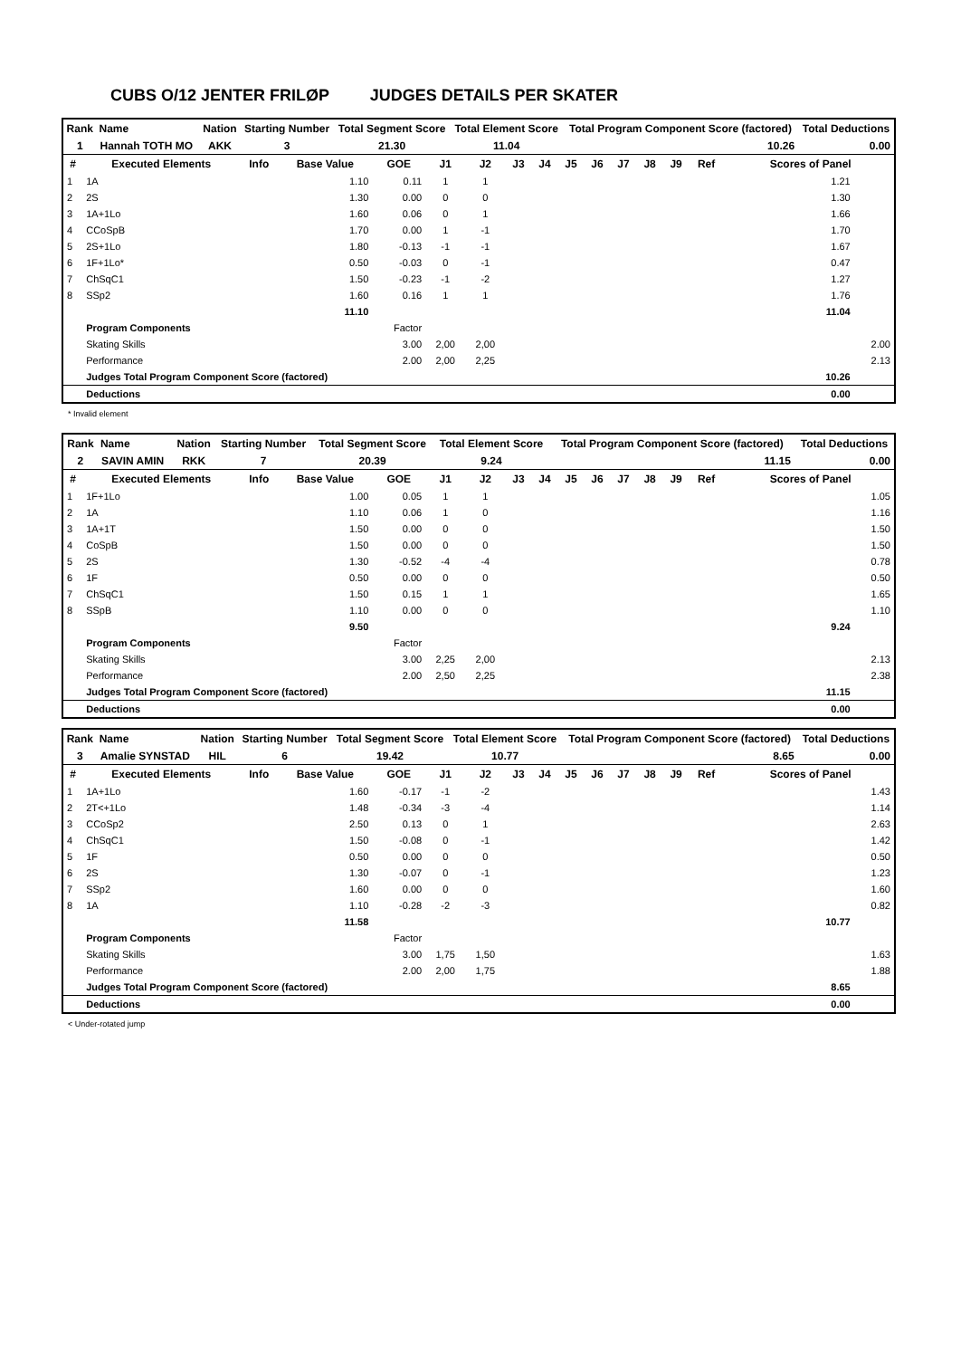CUBS O/12 JENTER FRILØP JUDGES DETAILS PER SKATER
| Rank | Name | Nation | Starting Number | Total Segment Score | Total Element Score | Total Program Component Score (factored) | Total Deductions |
| --- | --- | --- | --- | --- | --- | --- | --- |
| 1 | Hannah TOTH MO | AKK | 3 | 21.30 | 11.04 | 10.26 | 0.00 |
| # | Executed Elements | Info | Base Value | GOE | J1 | J2 | J3 | J4 | J5 | J6 | J7 | J8 | J9 | Ref | Scores of Panel | |
| --- | --- | --- | --- | --- | --- | --- | --- | --- | --- | --- | --- | --- | --- | --- | --- | --- |
| 1 | 1A | | 1.10 | 0.11 | 1 | 1 | | | | | | | | | 1.21 | |
| 2 | 2S | | 1.30 | 0.00 | 0 | 0 | | | | | | | | | 1.30 | |
| 3 | 1A+1Lo | | 1.60 | 0.06 | 0 | 1 | | | | | | | | | 1.66 | |
| 4 | CCoSpB | | 1.70 | 0.00 | 1 | -1 | | | | | | | | | 1.70 | |
| 5 | 2S+1Lo | | 1.80 | -0.13 | -1 | -1 | | | | | | | | | 1.67 | |
| 6 | 1F+1Lo* | | 0.50 | -0.03 | 0 | -1 | | | | | | | | | 0.47 | |
| 7 | ChSqC1 | | 1.50 | -0.23 | -1 | -2 | | | | | | | | | 1.27 | |
| 8 | SSp2 | | 1.60 | 0.16 | 1 | 1 | | | | | | | | | 1.76 | |
| | | | 11.10 | | | | | | | | | | | | 11.04 | |
| | Program Components | | | Factor | | | | | | | | | | | | |
| | Skating Skills | | | 3.00 | 2,00 | 2,00 | | | | | | | | | | 2.00 |
| | Performance | | | 2.00 | 2,00 | 2,25 | | | | | | | | | | 2.13 |
| | Judges Total Program Component Score (factored) | | | | | | | | | | | | | | 10.26 | |
| | Deductions | | | | | | | | | | | | | | 0.00 | |
* Invalid element
| Rank | Name | Nation | Starting Number | Total Segment Score | Total Element Score | Total Program Component Score (factored) | Total Deductions |
| --- | --- | --- | --- | --- | --- | --- | --- |
| 2 | SAVIN AMIN | RKK | 7 | 20.39 | 9.24 | 11.15 | 0.00 |
| # | Executed Elements | Info | Base Value | GOE | J1 | J2 | J3 | J4 | J5 | J6 | J7 | J8 | J9 | Ref | Scores of Panel | |
| --- | --- | --- | --- | --- | --- | --- | --- | --- | --- | --- | --- | --- | --- | --- | --- | --- |
| 1 | 1F+1Lo | | 1.00 | 0.05 | 1 | 1 | | | | | | | | | | 1.05 |
| 2 | 1A | | 1.10 | 0.06 | 1 | 0 | | | | | | | | | | 1.16 |
| 3 | 1A+1T | | 1.50 | 0.00 | 0 | 0 | | | | | | | | | | 1.50 |
| 4 | CoSpB | | 1.50 | 0.00 | 0 | 0 | | | | | | | | | | 1.50 |
| 5 | 2S | | 1.30 | -0.52 | -4 | -4 | | | | | | | | | | 0.78 |
| 6 | 1F | | 0.50 | 0.00 | 0 | 0 | | | | | | | | | | 0.50 |
| 7 | ChSqC1 | | 1.50 | 0.15 | 1 | 1 | | | | | | | | | | 1.65 |
| 8 | SSpB | | 1.10 | 0.00 | 0 | 0 | | | | | | | | | | 1.10 |
| | | | 9.50 | | | | | | | | | | | | 9.24 | |
| | Program Components | | | Factor | | | | | | | | | | | | |
| | Skating Skills | | | 3.00 | 2,25 | 2,00 | | | | | | | | | | 2.13 |
| | Performance | | | 2.00 | 2,50 | 2,25 | | | | | | | | | | 2.38 |
| | Judges Total Program Component Score (factored) | | | | | | | | | | | | | | 11.15 | |
| | Deductions | | | | | | | | | | | | | | 0.00 | |
| Rank | Name | Nation | Starting Number | Total Segment Score | Total Element Score | Total Program Component Score (factored) | Total Deductions |
| --- | --- | --- | --- | --- | --- | --- | --- |
| 3 | Amalie SYNSTAD | HIL | 6 | 19.42 | 10.77 | 8.65 | 0.00 |
| # | Executed Elements | Info | Base Value | GOE | J1 | J2 | J3 | J4 | J5 | J6 | J7 | J8 | J9 | Ref | Scores of Panel | |
| --- | --- | --- | --- | --- | --- | --- | --- | --- | --- | --- | --- | --- | --- | --- | --- | --- |
| 1 | 1A+1Lo | | 1.60 | -0.17 | -1 | -2 | | | | | | | | | | 1.43 |
| 2 | 2T<+1Lo | | 1.48 | -0.34 | -3 | -4 | | | | | | | | | | 1.14 |
| 3 | CCoSp2 | | 2.50 | 0.13 | 0 | 1 | | | | | | | | | | 2.63 |
| 4 | ChSqC1 | | 1.50 | -0.08 | 0 | -1 | | | | | | | | | | 1.42 |
| 5 | 1F | | 0.50 | 0.00 | 0 | 0 | | | | | | | | | | 0.50 |
| 6 | 2S | | 1.30 | -0.07 | 0 | -1 | | | | | | | | | | 1.23 |
| 7 | SSp2 | | 1.60 | 0.00 | 0 | 0 | | | | | | | | | | 1.60 |
| 8 | 1A | | 1.10 | -0.28 | -2 | -3 | | | | | | | | | | 0.82 |
| | | | 11.58 | | | | | | | | | | | | 10.77 | |
| | Program Components | | | Factor | | | | | | | | | | | | |
| | Skating Skills | | | 3.00 | 1,75 | 1,50 | | | | | | | | | | 1.63 |
| | Performance | | | 2.00 | 2,00 | 1,75 | | | | | | | | | | 1.88 |
| | Judges Total Program Component Score (factored) | | | | | | | | | | | | | | 8.65 | |
| | Deductions | | | | | | | | | | | | | | 0.00 | |
< Under-rotated jump